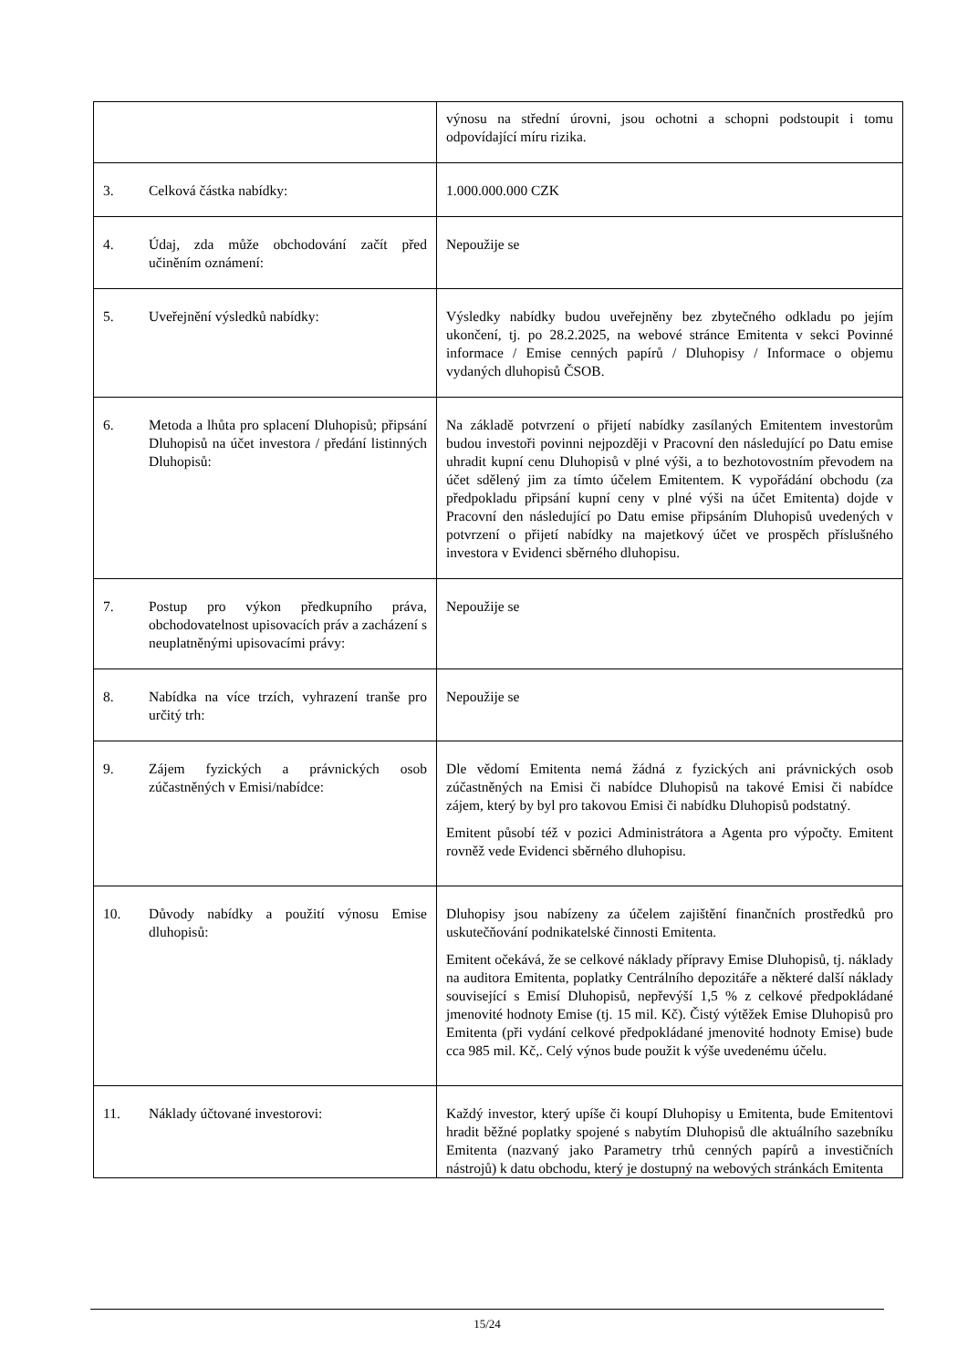| | výnosu na střední úrovni, jsou ochotni a schopni podstoupit i tomu odpovídající míru rizika. |
| 3. Celková částka nabídky: | 1.000.000.000 CZK |
| 4. Údaj, zda může obchodování začít před učiněním oznámení: | Nepoužije se |
| 5. Uveřejnění výsledků nabídky: | Výsledky nabídky budou uveřejněny bez zbytečného odkladu po jejím ukončení, tj. po 28.2.2025, na webové stránce Emitenta v sekci Povinné informace / Emise cenných papírů / Dluhopisy / Informace o objemu vydaných dluhopisů ČSOB. |
| 6. Metoda a lhůta pro splacení Dluhopisů; připsání Dluhopisů na účet investora / předání listinných Dluhopisů: | Na základě potvrzení o přijetí nabídky zasílaných Emitentem investorům budou investoři povinni nejpozději v Pracovní den následující po Datu emise uhradit kupní cenu Dluhopisů v plné výši, a to bezhotovostním převodem na účet sdělený jim za tímto účelem Emitentem. K vypořádání obchodu (za předpokladu připsání kupní ceny v plné výši na účet Emitenta) dojde v Pracovní den následující po Datu emise připsáním Dluhopisů uvedených v potvrzení o přijetí nabídky na majetkový účet ve prospěch příslušného investora v Evidenci sběrného dluhopisu. |
| 7. Postup pro výkon předkupního práva, obchodovatelnost upisovacích práv a zacházení s neuplatněnými upisovacími právy: | Nepoužije se |
| 8. Nabídka na více trzích, vyhrazení tranše pro určitý trh: | Nepoužije se |
| 9. Zájem fyzických a právnických osob zúčastněných v Emisi/nabídce: | Dle vědomí Emitenta nemá žádná z fyzických ani právnických osob zúčastněných na Emisi či nabídce Dluhopisů na takové Emisi či nabídce zájem, který by byl pro takovou Emisi či nabídku Dluhopisů podstatný. Emitent působí též v pozici Administrátora a Agenta pro výpočty. Emitent rovněž vede Evidenci sběrného dluhopisu. |
| 10. Důvody nabídky a použití výnosu Emise dluhopisů: | Dluhopisy jsou nabízeny za účelem zajištění finančních prostředků pro uskutečňování podnikatelské činnosti Emitenta. Emitent očekává, že se celkové náklady přípravy Emise Dluhopisů, tj. náklady na auditora Emitenta, poplatky Centrálního depozitáře a některé další náklady související s Emisí Dluhopisů, nepřevýší 1,5 % z celkové předpokládané jmenovité hodnoty Emise (tj. 15 mil. Kč). Čistý výtěžek Emise Dluhopisů pro Emitenta (při vydání celkové předpokládané jmenovité hodnoty Emise) bude cca 985 mil. Kč,. Celý výnos bude použit k výše uvedenému účelu. |
| 11. Náklady účtované investorovi: | Každý investor, který upíše či koupí Dluhopisy u Emitenta, bude Emitentovi hradit běžné poplatky spojené s nabytím Dluhopisů dle aktuálního sazebníku Emitenta (nazvaný jako Parametry trhů cenných papírů a investičních nástrojů) k datu obchodu, který je dostupný na webových stránkách Emitenta |
15/24